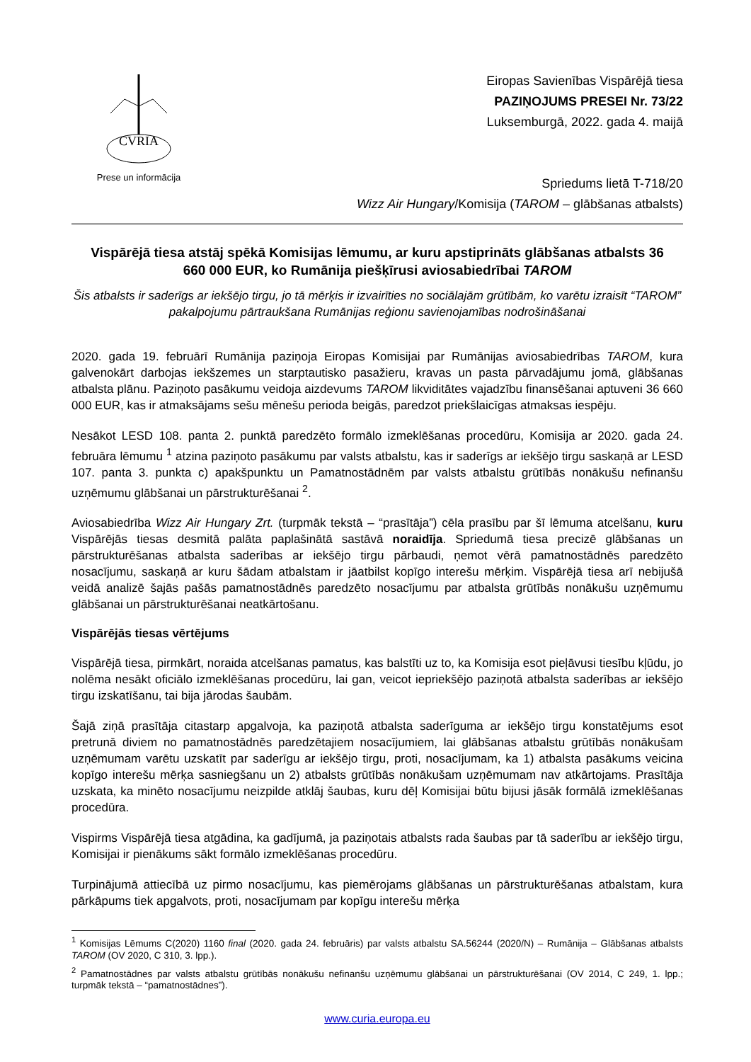CVRIA
Prese un informācija
Eiropas Savienības Vispārējā tiesa
PAZIŅOJUMS PRESEI Nr. 73/22
Luksemburgā, 2022. gada 4. maijā
Spriedums lietā T-718/20
Wizz Air Hungary/Komisija (TAROM – glābšanas atbalsts)
Vispārējā tiesa atstāj spēkā Komisijas lēmumu, ar kuru apstiprināts glābšanas atbalsts 36 660 000 EUR, ko Rumānija piešķīrusi aviosabiedrībai TAROM
Šis atbalsts ir saderīgs ar iekšējo tirgu, jo tā mērķis ir izvairīties no sociālajām grūtībām, ko varētu izraisīt “TAROM” pakalpojumu pārtraukšana Rumānijas reģionu savienojamības nodrošināšanai
2020. gada 19. februārī Rumānija paziņoja Eiropas Komisijai par Rumānijas aviosabiedrības TAROM, kura galvenokārt darbojas iekšzemes un starptautisko pasažieru, kravas un pasta pārvadājumu jomā, glābšanas atbalsta plānu. Paziņoto pasākumu veidoja aizdevums TAROM likviditātes vajadzību finansēšanai aptuveni 36 660 000 EUR, kas ir atmaksājams sešu mēnešu perioda beigās, paredzot priekšlaicīgas atmaksas iespēju.
Nesākot LESD 108. panta 2. punktā paredzēto formālo izmeklēšanas procedūru, Komisija ar 2020. gada 24. februāra lēmumu <sup>1</sup> atzina paziņoto pasākumu par valsts atbalstu, kas ir saderīgs ar iekšējo tirgu saskaņā ar LESD 107. panta 3. punkta c) apakšpunktu un Pamatnostādnēm par valsts atbalstu grūtībās nonākušu nefinanšu uzņēmumu glābšanai un pārstrukturēšanai <sup>2</sup>.
Aviosabiedrība Wizz Air Hungary Zrt. (turpmāk tekstā – “prasītāja”) cēla prasību par šī lēmuma atcelšanu, kuru Vispārējās tiesas desmitā palāta paplašinātā sastāvā noraidīja. Spriedumā tiesa precizē glābšanas un pārstrukturēšanas atbalsta saderības ar iekšējo tirgu pārbaudi, ņemot vērā pamatnostādnēs paredzēto nosacījumu, saskaņā ar kuru šādam atbalstam ir jāatbilst kopīgo interešu mērķim. Vispārējā tiesa arī nebijušā veidā analizē šajās pašās pamatnostādnēs paredzēto nosacījumu par atbalsta grūtībās nonākušu uzņēmumu glābšanai un pārstrukturēšanai neatkārtošanu.
Vispārējās tiesas vērtējums
Vispārējā tiesa, pirmkārt, noraida atcelšanas pamatus, kas balstīti uz to, ka Komisija esot pieļāvusi tiesību kļūdu, jo nolēma nesākt oficiālo izmeklēšanas procedūru, lai gan, veicot iepriekšējo paziņotā atbalsta saderības ar iekšējo tirgu izskatīšanu, tai bija jārodas šaubām.
Šajā ziņā prasītāja citastarp apgalvoja, ka paziņotā atbalsta saderīguma ar iekšējo tirgu konstatējums esot pretrunā diviem no pamatnostādnēs paredzētajiem nosacījumiem, lai glābšanas atbalstu grūtībās nonākušam uzņēmumam varētu uzskatīt par saderīgu ar iekšējo tirgu, proti, nosacījumam, ka 1) atbalsta pasākums veicina kopīgo interešu mērķa sasniegšanu un 2) atbalsts grūtībās nonākušam uzņēmumam nav atkārtojams. Prasītāja uzskata, ka minēto nosacījumu neizpilde atklāj šaubas, kuru dēļ Komisijai būtu bijusi jāsāk formālā izmeklēšanas procedūra.
Vispirms Vispārējā tiesa atgādina, ka gadījumā, ja paziņotais atbalsts rada šaubas par tā saderību ar iekšējo tirgu, Komisijai ir pienākums sākt formālo izmeklēšanas procedūru.
Turpinājumā attiecībā uz pirmo nosacījumu, kas piemērojams glābšanas un pārstrukturēšanas atbalstam, kura pārkāpums tiek apgalvots, proti, nosacījumam par kopīgu interešu mērķa
<sup>1</sup> Komisijas Lēmums C(2020) 1160 final (2020. gada 24. februāris) par valsts atbalstu SA.56244 (2020/N) – Rumānija – Glābšanas atbalsts TAROM (OV 2020, C 310, 3. lpp.).
<sup>2</sup> Pamatnostādnes par valsts atbalstu grūtībās nonākušu nefinanšu uzņēmumu glābšanai un pārstrukturēšanai (OV 2014, C 249, 1. lpp.; turpmāk tekstā – “pamatnostādnes”).
www.curia.europa.eu